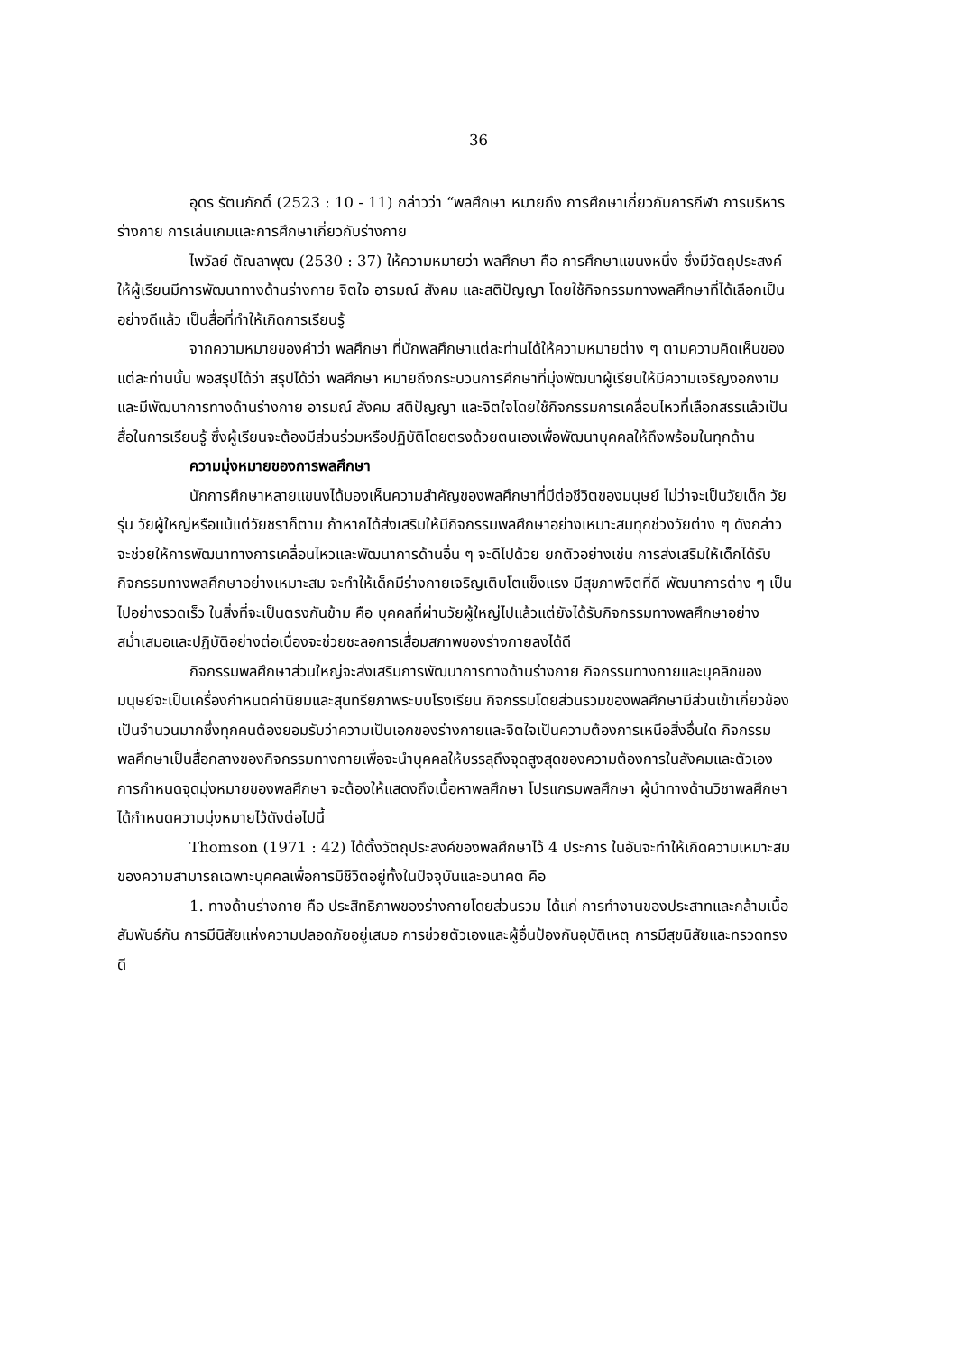36
อุดร รัตนภักดิ์ (2523 : 10 - 11) กล่าวว่า “พลศึกษา หมายถึง การศึกษาเกี่ยวกับการกีฬา การบริหารร่างกาย การเล่นเกมและการศึกษาเกี่ยวกับร่างกาย
ไพวัลย์ ตัณลาพุฒ (2530 : 37) ให้ความหมายว่า พลศึกษา คือ การศึกษาแขนงหนึ่ง ซึ่งมีวัตถุประสงค์ให้ผู้เรียนมีการพัฒนาทางด้านร่างกาย จิตใจ อารมณ์ สังคม และสติปัญญา โดยใช้กิจกรรมทางพลศึกษาที่ได้เลือกเป็นอย่างดีแล้ว เป็นสื่อที่ทำให้เกิดการเรียนรู้
จากความหมายของคำว่า พลศึกษา ที่นักพลศึกษาแต่ละท่านได้ให้ความหมายต่าง ๆ ตามความคิดเห็นของแต่ละท่านนั้น พอสรุปได้ว่า สรุปได้ว่า พลศึกษา หมายถึงกระบวนการศึกษาที่มุ่งพัฒนาผู้เรียนให้มีความเจริญงอกงามและมีพัฒนาการทางด้านร่างกาย อารมณ์ สังคม สติปัญญา และจิตใจโดยใช้กิจกรรมการเคลื่อนไหวที่เลือกสรรแล้วเป็นสื่อในการเรียนรู้ ซึ่งผู้เรียนจะต้องมีส่วนร่วมหรือปฏิบัติโดยตรงด้วยตนเองเพื่อพัฒนาบุคคลให้ถึงพร้อมในทุกด้าน
ความมุ่งหมายของการพลศึกษา
นักการศึกษาหลายแขนงได้มองเห็นความสำคัญของพลศึกษาที่มีต่อชีวิตของมนุษย์ ไม่ว่าจะเป็นวัยเด็ก วัยรุ่น วัยผู้ใหญ่หรือแม้แต่วัยชราก็ตาม ถ้าหากได้ส่งเสริมให้มีกิจกรรมพลศึกษาอย่างเหมาะสมทุกช่วงวัยต่าง ๆ ดังกล่าวจะช่วยให้การพัฒนาทางการเคลื่อนไหวและพัฒนาการด้านอื่น ๆ จะดีไปด้วย ยกตัวอย่างเช่น การส่งเสริมให้เด็กได้รับกิจกรรมทางพลศึกษาอย่างเหมาะสม จะทำให้เด็กมีร่างกายเจริญเติบโตแข็งแรง มีสุขภาพจิตที่ดี พัฒนาการต่าง ๆ เป็นไปอย่างรวดเร็ว ในสิ่งที่จะเป็นตรงกันข้าม คือ บุคคลที่ผ่านวัยผู้ใหญ่ไปแล้วแต่ยังได้รับกิจกรรมทางพลศึกษาอย่างสม่ำเสมอและปฏิบัติอย่างต่อเนื่องจะช่วยชะลอการเสื่อมสภาพของร่างกายลงได้ดี
กิจกรรมพลศึกษาส่วนใหญ่จะส่งเสริมการพัฒนาการทางด้านร่างกาย กิจกรรมทางกายและบุคลิกของมนุษย์จะเป็นเครื่องกำหนดค่านิยมและสุนทรียภาพระบบโรงเรียน กิจกรรมโดยส่วนรวมของพลศึกษามีส่วนเข้าเกี่ยวข้องเป็นจำนวนมากซึ่งทุกคนต้องยอมรับว่าความเป็นเอกของร่างกายและจิตใจเป็นความต้องการเหนือสิ่งอื่นใด กิจกรรมพลศึกษาเป็นสื่อกลางของกิจกรรมทางกายเพื่อจะนำบุคคลให้บรรลุถึงจุดสูงสุดของความต้องการในสังคมและตัวเอง การกำหนดจุดมุ่งหมายของพลศึกษา จะต้องให้แสดงถึงเนื้อหาพลศึกษา โปรแกรมพลศึกษา ผู้นำทางด้านวิชาพลศึกษาได้กำหนดความมุ่งหมายไว้ดังต่อไปนี้
Thomson (1971 : 42) ได้ตั้งวัตถุประสงค์ของพลศึกษาไว้ 4 ประการ ในอันจะทำให้เกิดความเหมาะสมของความสามารถเฉพาะบุคคลเพื่อการมีชีวิตอยู่ทั้งในปัจจุบันและอนาคต คือ
1. ทางด้านร่างกาย คือ ประสิทธิภาพของร่างกายโดยส่วนรวม ได้แก่ การทำงานของประสาทและกล้ามเนื้อสัมพันธ์กัน การมีนิสัยแห่งความปลอดภัยอยู่เสมอ การช่วยตัวเองและผู้อื่นป้องกันอุบัติเหตุ การมีสุขนิสัยและทรวดทรงดี